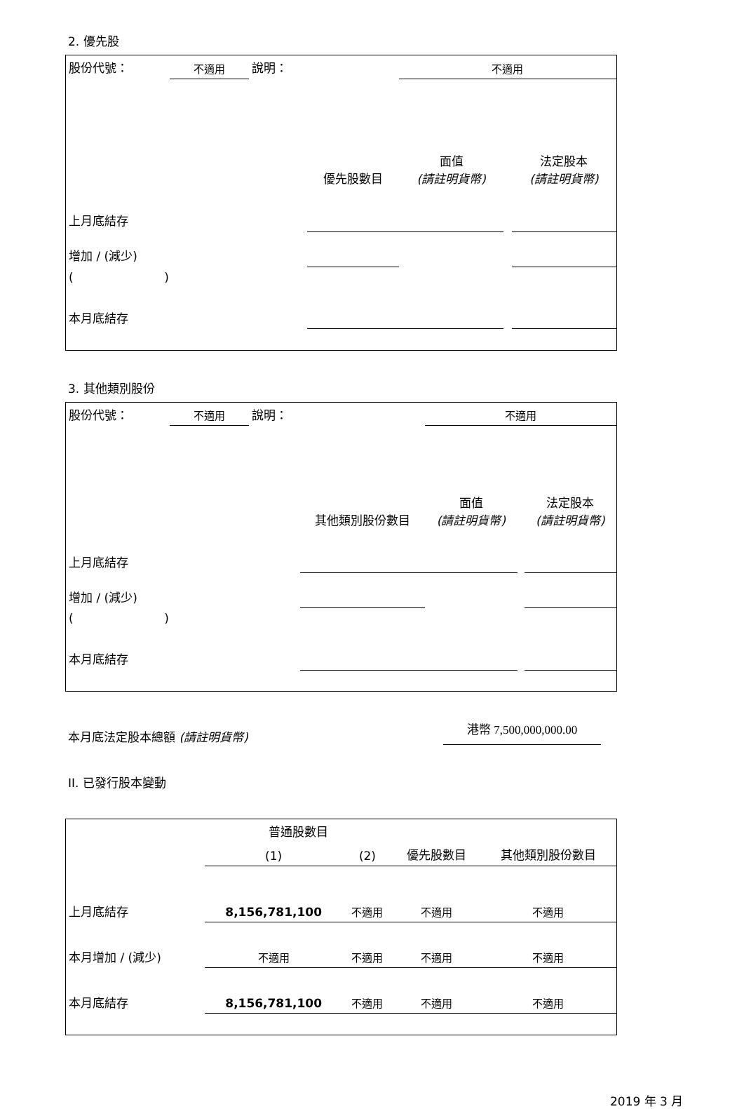2. 優先股
| 股份代號： | 不適用 | 說明： | | 不適用 | | |
| | | | 優先股數目 | 面值 (請註明貨幣) | | 法定股本 (請註明貨幣) |
| 上月底結存 | | | | | | |
| 增加 / (減少) | | | | | | |
| ( ) | | | | | | |
| 本月底結存 | | | | | | |
3. 其他類別股份
| 股份代號： | 不適用 | 說明： | | 不適用 | | |
| | | | 其他類別股份數目 | 面值 (請註明貨幣) | | 法定股本 (請註明貨幣) |
| 上月底結存 | | | | | | |
| 增加 / (減少) | | | | | | |
| ( ) | | | | | | |
| 本月底結存 | | | | | | |
本月底法定股本總額 (請註明貨幣) 港幣 7,500,000,000.00
II. 已發行股本變動
| | 普通股數目 | | | 其他類別股份數目 |
| | (1) | (2) | 優先股數目 | |
| 上月底結存 | 8,156,781,100 | 不適用 | 不適用 | 不適用 |
| 本月增加 / (減少) | 不適用 | 不適用 | 不適用 | 不適用 |
| 本月底結存 | 8,156,781,100 | 不適用 | 不適用 | 不適用 |
2019 年 3 月